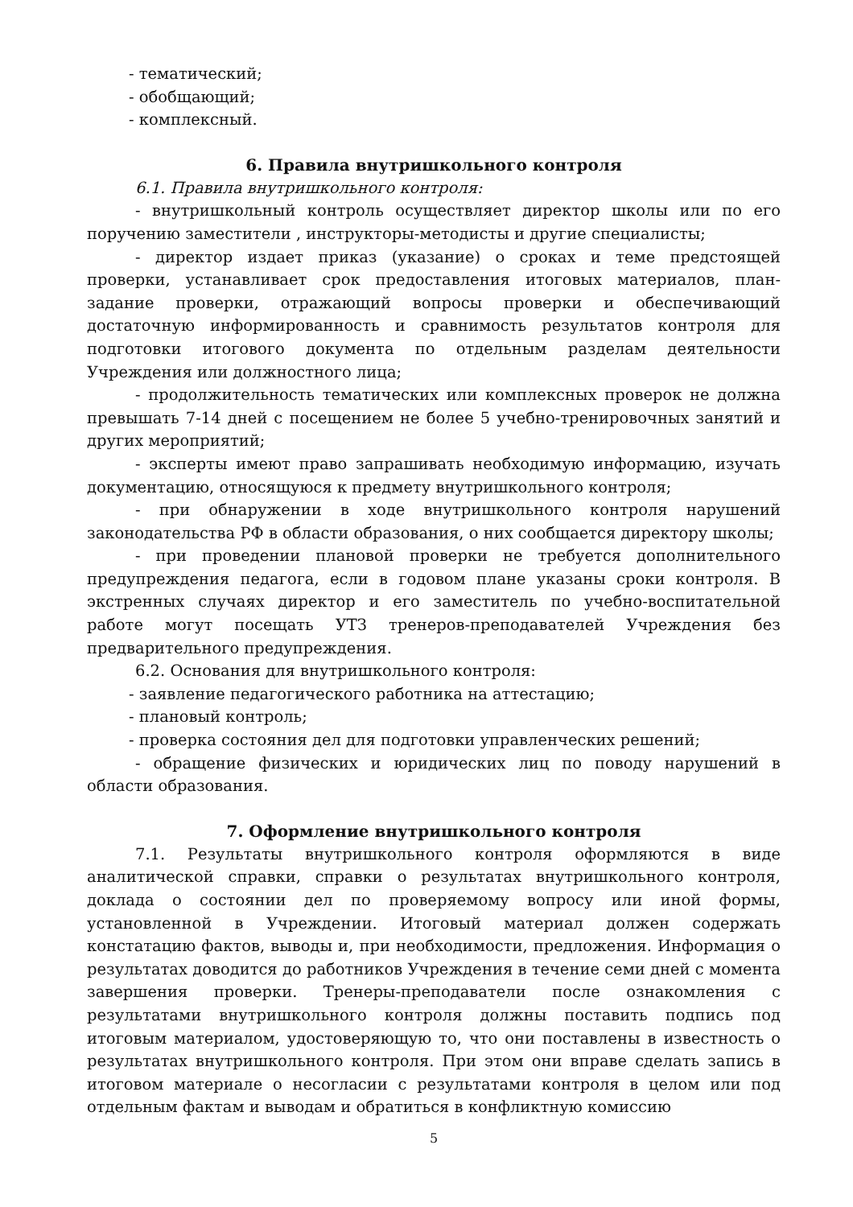- тематический;
- обобщающий;
- комплексный.
6. Правила внутришкольного контроля
6.1. Правила внутришкольного контроля:
- внутришкольный контроль осуществляет директор школы или по его поручению заместители , инструкторы-методисты и другие специалисты;
- директор издает приказ (указание) о сроках и теме предстоящей проверки, устанавливает срок предоставления итоговых материалов, план-задание проверки, отражающий вопросы проверки и обеспечивающий достаточную информированность и сравнимость результатов контроля для подготовки итогового документа по отдельным разделам деятельности Учреждения или должностного лица;
- продолжительность тематических или комплексных проверок не должна превышать 7-14 дней с посещением не более 5 учебно-тренировочных занятий и других мероприятий;
- эксперты имеют право запрашивать необходимую информацию, изучать документацию, относящуюся к предмету внутришкольного контроля;
- при обнаружении в ходе внутришкольного контроля нарушений законодательства РФ в области образования, о них сообщается директору школы;
- при проведении плановой проверки не требуется дополнительного предупреждения педагога, если в годовом плане указаны сроки контроля. В экстренных случаях директор и его заместитель по учебно-воспитательной работе могут посещать УТЗ тренеров-преподавателей Учреждения без предварительного предупреждения.
6.2. Основания для внутришкольного контроля:
- заявление педагогического работника на аттестацию;
- плановый контроль;
- проверка состояния дел для подготовки управленческих решений;
- обращение физических и юридических лиц по поводу нарушений в области образования.
7. Оформление внутришкольного контроля
7.1. Результаты внутришкольного контроля оформляются в виде аналитической справки, справки о результатах внутришкольного контроля, доклада о состоянии дел по проверяемому вопросу или иной формы, установленной в Учреждении. Итоговый материал должен содержать констатацию фактов, выводы и, при необходимости, предложения. Информация о результатах доводится до работников Учреждения в течение семи дней с момента завершения проверки. Тренеры-преподаватели после ознакомления с результатами внутришкольного контроля должны поставить подпись под итоговым материалом, удостоверяющую то, что они поставлены в известность о результатах внутришкольного контроля. При этом они вправе сделать запись в итоговом материале о несогласии с результатами контроля в целом или под отдельным фактам и выводам и обратиться в конфликтную комиссию
5